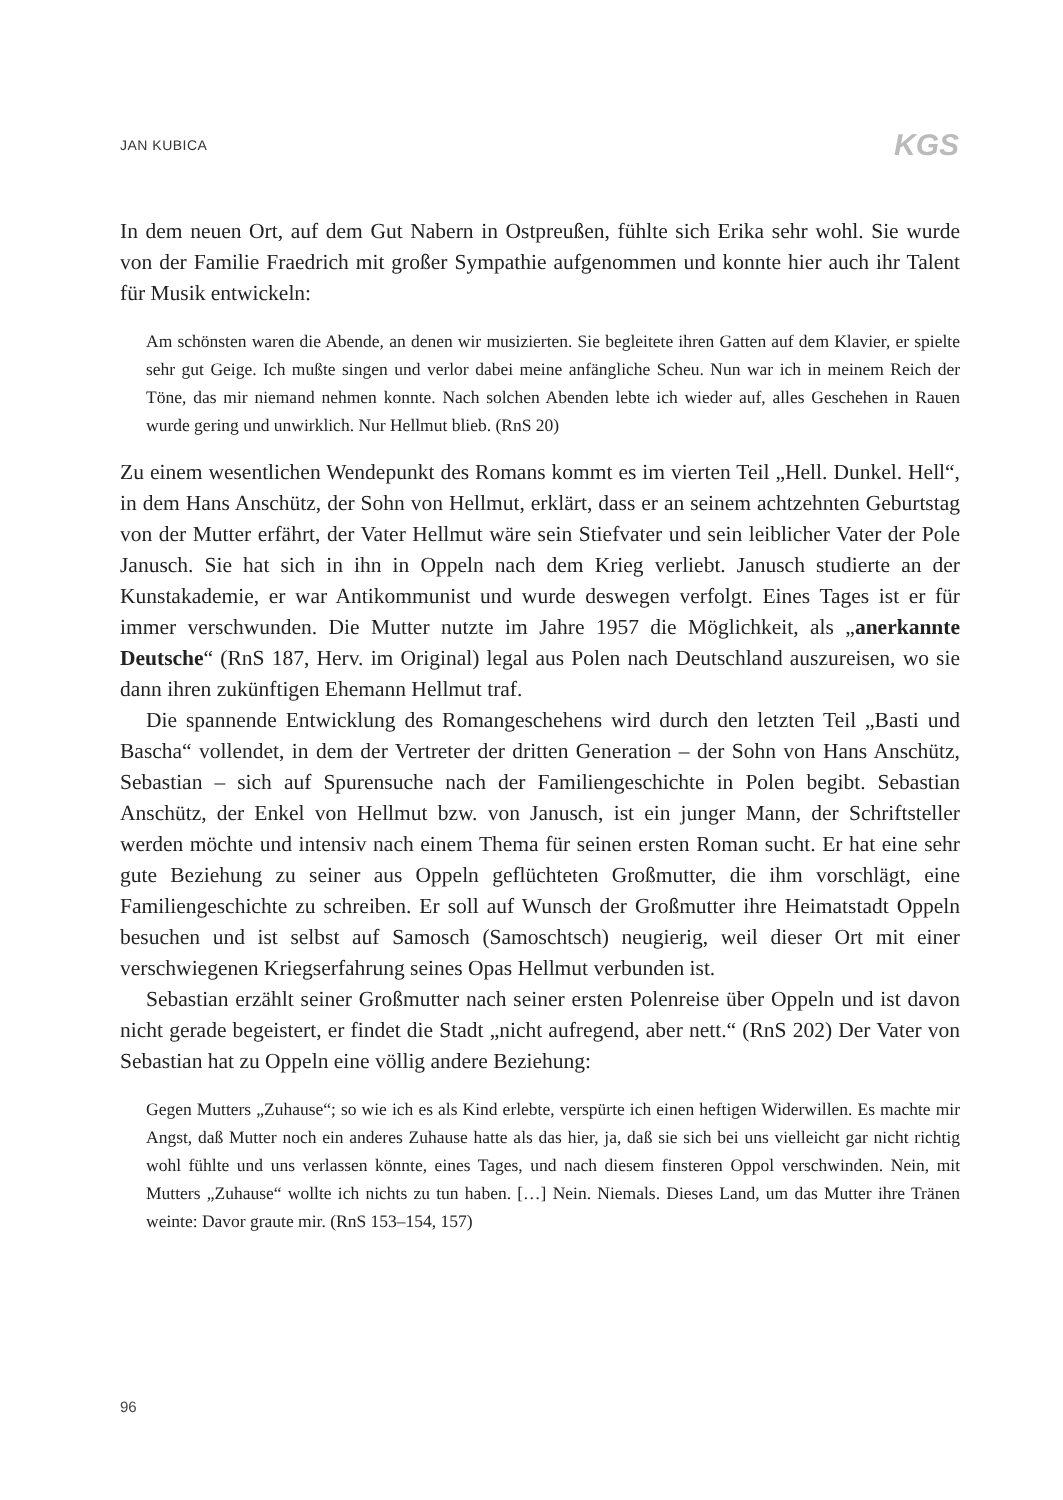JAN KUBICA KGS
In dem neuen Ort, auf dem Gut Nabern in Ostpreußen, fühlte sich Erika sehr wohl. Sie wurde von der Familie Fraedrich mit großer Sympathie aufgenommen und konnte hier auch ihr Talent für Musik entwickeln:
Am schönsten waren die Abende, an denen wir musizierten. Sie begleitete ihren Gatten auf dem Klavier, er spielte sehr gut Geige. Ich mußte singen und verlor dabei meine anfängliche Scheu. Nun war ich in meinem Reich der Töne, das mir niemand nehmen konnte. Nach solchen Abenden lebte ich wieder auf, alles Geschehen in Rauen wurde gering und unwirklich. Nur Hellmut blieb. (RnS 20)
Zu einem wesentlichen Wendepunkt des Romans kommt es im vierten Teil „Hell. Dunkel. Hell“, in dem Hans Anschütz, der Sohn von Hellmut, erklärt, dass er an seinem achtzehnten Geburtstag von der Mutter erfährt, der Vater Hellmut wäre sein Stiefvater und sein leiblicher Vater der Pole Janusch. Sie hat sich in ihn in Oppeln nach dem Krieg verliebt. Janusch studierte an der Kunstakademie, er war Antikommunist und wurde deswegen verfolgt. Eines Tages ist er für immer verschwunden. Die Mutter nutzte im Jahre 1957 die Möglichkeit, als „anerkannte Deutsche“ (RnS 187, Herv. im Original) legal aus Polen nach Deutschland auszureisen, wo sie dann ihren zukünftigen Ehemann Hellmut traf.
Die spannende Entwicklung des Romangeschehens wird durch den letzten Teil „Basti und Bascha“ vollendet, in dem der Vertreter der dritten Generation – der Sohn von Hans Anschütz, Sebastian – sich auf Spurensuche nach der Familiengeschichte in Polen begibt. Sebastian Anschütz, der Enkel von Hellmut bzw. von Janusch, ist ein junger Mann, der Schriftsteller werden möchte und intensiv nach einem Thema für seinen ersten Roman sucht. Er hat eine sehr gute Beziehung zu seiner aus Oppeln geflüchteten Großmutter, die ihm vorschlägt, eine Familiengeschichte zu schreiben. Er soll auf Wunsch der Großmutter ihre Heimatstadt Oppeln besuchen und ist selbst auf Samosch (Samoschtsch) neugierig, weil dieser Ort mit einer verschwiegenen Kriegserfahrung seines Opas Hellmut verbunden ist.
Sebastian erzählt seiner Großmutter nach seiner ersten Polenreise über Oppeln und ist davon nicht gerade begeistert, er findet die Stadt „nicht aufregend, aber nett.“ (RnS 202) Der Vater von Sebastian hat zu Oppeln eine völlig andere Beziehung:
Gegen Mutters „Zuhause“; so wie ich es als Kind erlebte, verspürte ich einen heftigen Widerwillen. Es machte mir Angst, daß Mutter noch ein anderes Zuhause hatte als das hier, ja, daß sie sich bei uns vielleicht gar nicht richtig wohl fühlte und uns verlassen könnte, eines Tages, und nach diesem finsteren Oppol verschwinden. Nein, mit Mutters „Zuhause“ wollte ich nichts zu tun haben. […] Nein. Niemals. Dieses Land, um das Mutter ihre Tränen weinte: Davor graute mir. (RnS 153–154, 157)
96